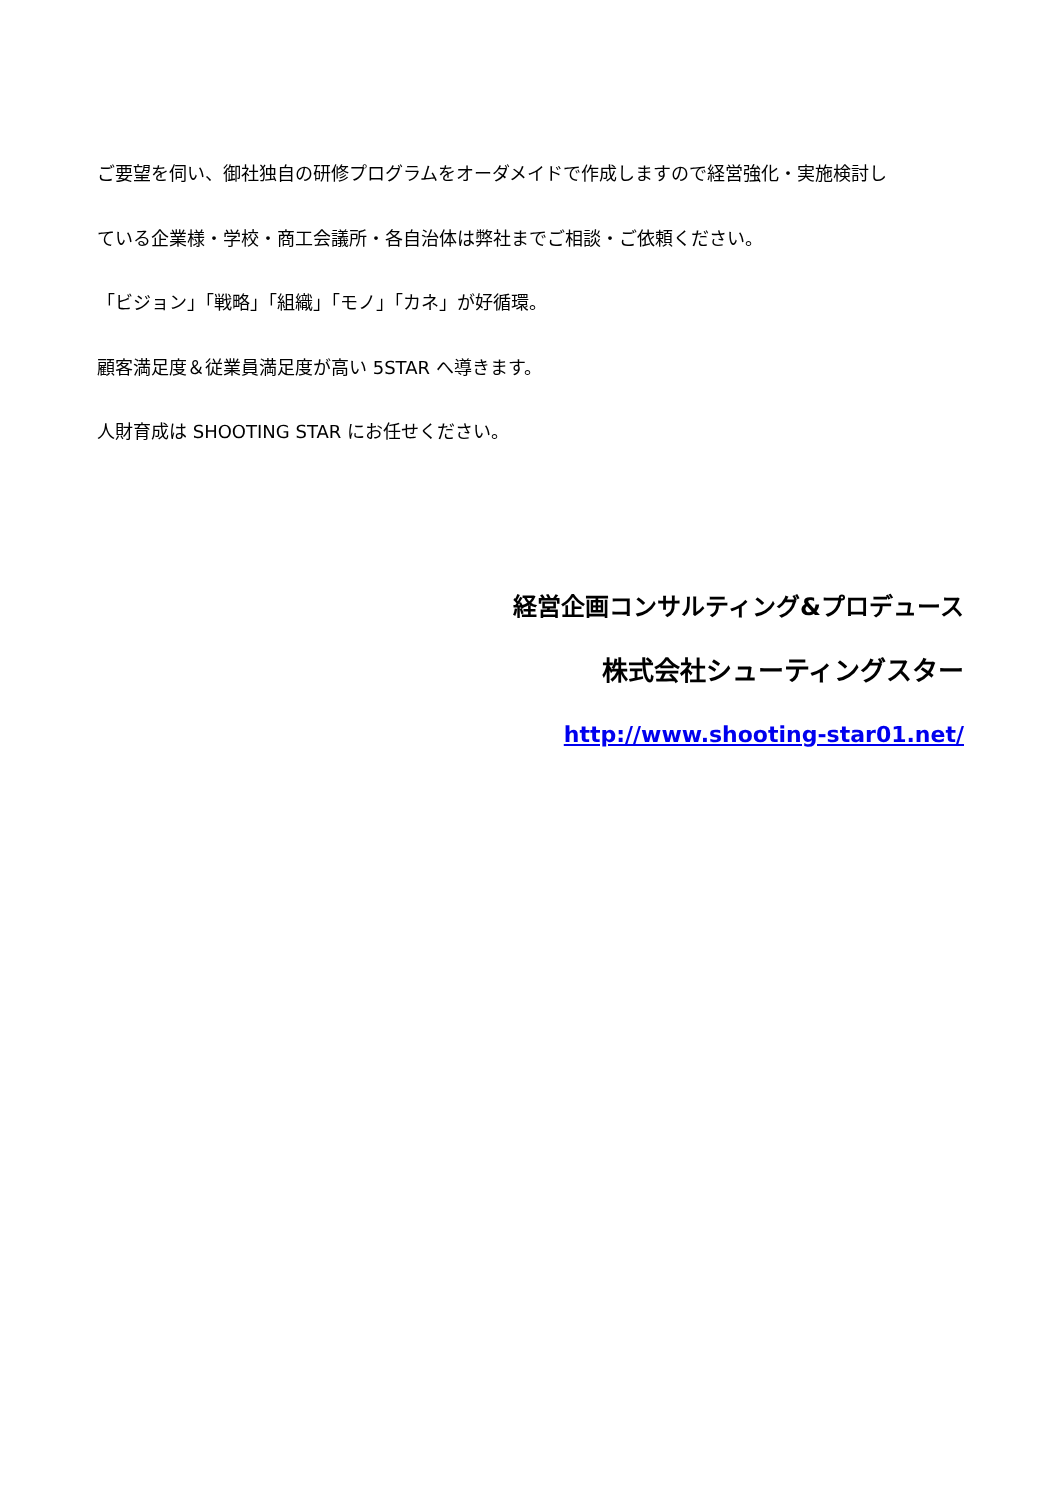ご要望を伺い、御社独自の研修プログラムをオーダメイドで作成しますので経営強化・実施検討し
ている企業様・学校・商工会議所・各自治体は弊社までご相談・ご依頼ください。
「ビジョン」「戦略」「組織」「モノ」「カネ」が好循環。
顧客満足度＆従業員満足度が高い 5STAR へ導きます。
人財育成は SHOOTING STAR にお任せください。
経営企画コンサルティング&プロデュース
株式会社シューティングスター
http://www.shooting-star01.net/